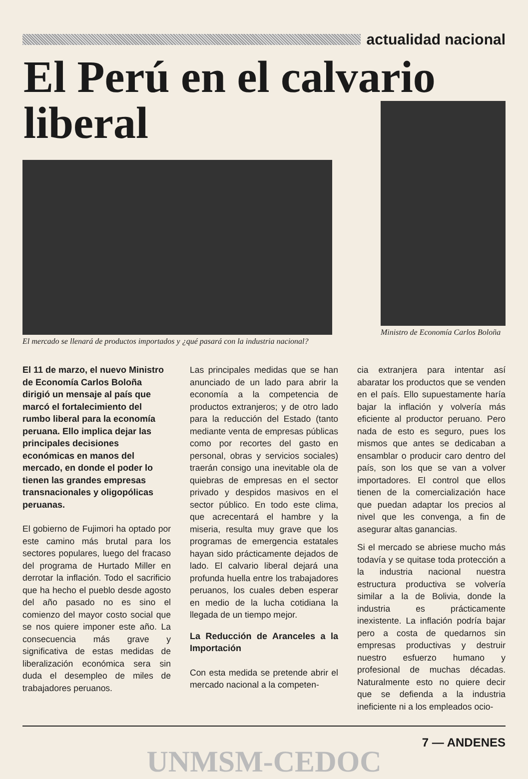actualidad nacional
El Perú en el calvario
liberal
El mercado se llenará de productos importados y ¿qué pasará con la industria nacional?
Ministro de Economía Carlos Boloña
El 11 de marzo, el nuevo Ministro de Economía Carlos Boloña dirigió un mensaje al país que marcó el fortalecimiento del rumbo liberal para la economía peruana. Ello implica dejar las principales decisiones económicas en manos del mercado, en donde el poder lo tienen las grandes empresas transnacionales y oligopólicas peruanas.
El gobierno de Fujimori ha optado por este camino más brutal para los sectores populares, luego del fracaso del programa de Hurtado Miller en derrotar la inflación. Todo el sacrificio que ha hecho el pueblo desde agosto del año pasado no es sino el comienzo del mayor costo social que se nos quiere imponer este año. La consecuencia más grave y significativa de estas medidas de liberalización económica sera sin duda el desempleo de miles de trabajadores peruanos.
Las principales medidas que se han anunciado de un lado para abrir la economía a la competencia de productos extranjeros; y de otro lado para la reducción del Estado (tanto mediante venta de empresas públicas como por recortes del gasto en personal, obras y servicios sociales) traerán consigo una inevitable ola de quiebras de empresas en el sector privado y despidos masivos en el sector público. En todo este clima, que acrecentará el hambre y la miseria, resulta muy grave que los programas de emergencia estatales hayan sido prácticamente dejados de lado. El calvario liberal dejará una profunda huella entre los trabajadores peruanos, los cuales deben esperar en medio de la lucha cotidiana la llegada de un tiempo mejor.
La Reducción de Aranceles a la Importación
Con esta medida se pretende abrir el mercado nacional a la competen-
cia extranjera para intentar así abaratar los productos que se venden en el país. Ello supuestamente haría bajar la inflación y volvería más eficiente al productor peruano. Pero nada de esto es seguro, pues los mismos que antes se dedicaban a ensamblar o producir caro dentro del país, son los que se van a volver importadores. El control que ellos tienen de la comercialización hace que puedan adaptar los precios al nivel que les convenga, a fin de asegurar altas ganancias.
Si el mercado se abriese mucho más todavía y se quitase toda protección a la industria nacional nuestra estructura productiva se volvería similar a la de Bolivia, donde la industria es prácticamente inexistente. La inflación podría bajar pero a costa de quedarnos sin empresas productivas y destruir nuestro esfuerzo humano y profesional de muchas décadas. Naturalmente esto no quiere decir que se defienda a la industria ineficiente ni a los empleados ocio-
7 — ANDENES
UNMSM-CEDOC